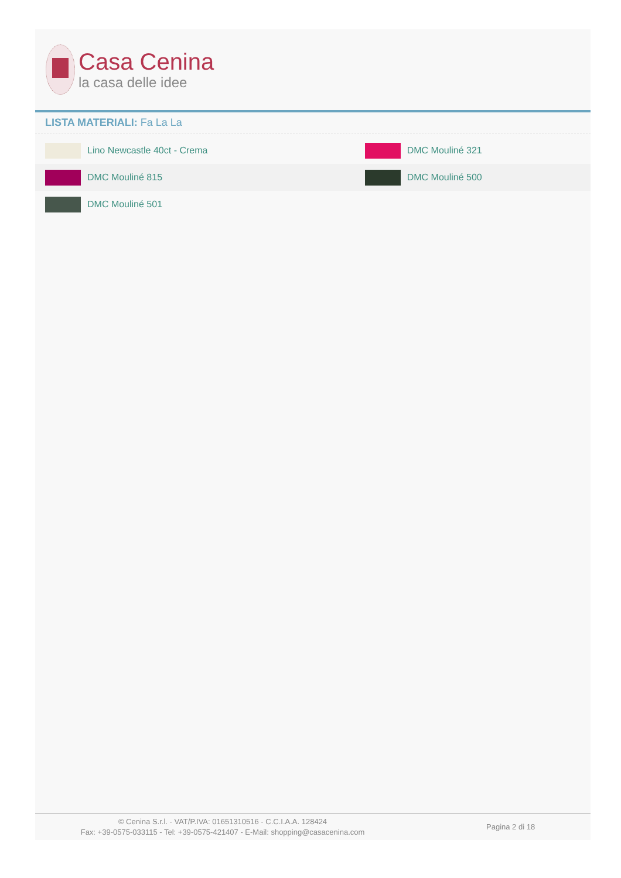Casa Cenina
la casa delle idee
LISTA MATERIALI: Fa La La
| Lino Newcastle 40ct - Crema | DMC Mouliné 321 |
| DMC Mouliné 815 | DMC Mouliné 500 |
| DMC Mouliné 501 | |
© Cenina S.r.l. - VAT/P.IVA: 01651310516 - C.C.I.A.A. 128424
Fax: +39-0575-033115 - Tel: +39-0575-421407 - E-Mail: shopping@casacenina.com
Pagina 2 di 18